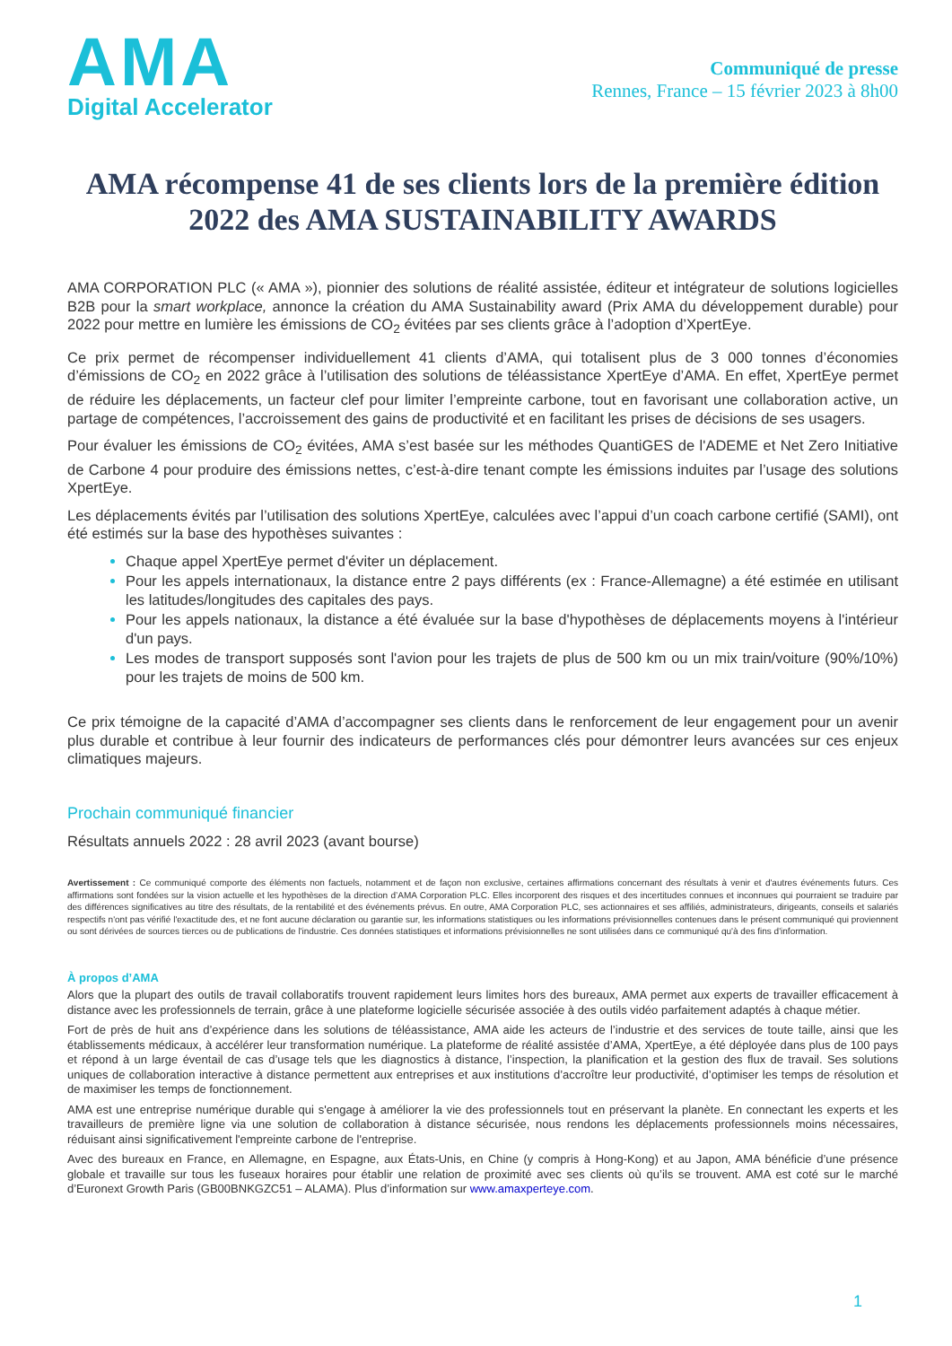AMA
Digital Accelerator
Communiqué de presse
Rennes, France – 15 février 2023 à 8h00
AMA récompense 41 de ses clients lors de la première édition 2022 des AMA SUSTAINABILITY AWARDS
AMA CORPORATION PLC (« AMA »), pionnier des solutions de réalité assistée, éditeur et intégrateur de solutions logicielles B2B pour la smart workplace, annonce la création du AMA Sustainability award (Prix AMA du développement durable) pour 2022 pour mettre en lumière les émissions de CO<sub>2</sub> évitées par ses clients grâce à l’adoption d’XpertEye.
Ce prix permet de récompenser individuellement 41 clients d’AMA, qui totalisent plus de 3 000 tonnes d’économies d’émissions de CO<sub>2</sub> en 2022 grâce à l’utilisation des solutions de téléassistance XpertEye d’AMA. En effet, XpertEye permet de réduire les déplacements, un facteur clef pour limiter l’empreinte carbone, tout en favorisant une collaboration active, un partage de compétences, l’accroissement des gains de productivité et en facilitant les prises de décisions de ses usagers.
Pour évaluer les émissions de CO<sub>2</sub> évitées, AMA s’est basée sur les méthodes QuantiGES de l'ADEME et Net Zero Initiative de Carbone 4 pour produire des émissions nettes, c’est-à-dire tenant compte les émissions induites par l’usage des solutions XpertEye.
Les déplacements évités par l’utilisation des solutions XpertEye, calculées avec l’appui d’un coach carbone certifié (SAMI), ont été estimés sur la base des hypothèses suivantes :
Chaque appel XpertEye permet d'éviter un déplacement.
Pour les appels internationaux, la distance entre 2 pays différents (ex : France-Allemagne) a été estimée en utilisant les latitudes/longitudes des capitales des pays.
Pour les appels nationaux, la distance a été évaluée sur la base d'hypothèses de déplacements moyens à l'intérieur d'un pays.
Les modes de transport supposés sont l'avion pour les trajets de plus de 500 km ou un mix train/voiture (90%/10%) pour les trajets de moins de 500 km.
Ce prix témoigne de la capacité d’AMA d’accompagner ses clients dans le renforcement de leur engagement pour un avenir plus durable et contribue à leur fournir des indicateurs de performances clés pour démontrer leurs avancées sur ces enjeux climatiques majeurs.
Prochain communiqué financier
Résultats annuels 2022 : 28 avril 2023 (avant bourse)
Avertissement : Ce communiqué comporte des éléments non factuels, notamment et de façon non exclusive, certaines affirmations concernant des résultats à venir et d'autres événements futurs. Ces affirmations sont fondées sur la vision actuelle et les hypothèses de la direction d’AMA Corporation PLC. Elles incorporent des risques et des incertitudes connues et inconnues qui pourraient se traduire par des différences significatives au titre des résultats, de la rentabilité et des événements prévus. En outre, AMA Corporation PLC, ses actionnaires et ses affiliés, administrateurs, dirigeants, conseils et salariés respectifs n'ont pas vérifié l'exactitude des, et ne font aucune déclaration ou garantie sur, les informations statistiques ou les informations prévisionnelles contenues dans le présent communiqué qui proviennent ou sont dérivées de sources tierces ou de publications de l'industrie. Ces données statistiques et informations prévisionnelles ne sont utilisées dans ce communiqué qu'à des fins d'information.
À propos d’AMA
Alors que la plupart des outils de travail collaboratifs trouvent rapidement leurs limites hors des bureaux, AMA permet aux experts de travailler efficacement à distance avec les professionnels de terrain, grâce à une plateforme logicielle sécurisée associée à des outils vidéo parfaitement adaptés à chaque métier.
Fort de près de huit ans d’expérience dans les solutions de téléassistance, AMA aide les acteurs de l’industrie et des services de toute taille, ainsi que les établissements médicaux, à accélérer leur transformation numérique. La plateforme de réalité assistée d’AMA, XpertEye, a été déployée dans plus de 100 pays et répond à un large éventail de cas d’usage tels que les diagnostics à distance, l’inspection, la planification et la gestion des flux de travail. Ses solutions uniques de collaboration interactive à distance permettent aux entreprises et aux institutions d’accroître leur productivité, d’optimiser les temps de résolution et de maximiser les temps de fonctionnement.
AMA est une entreprise numérique durable qui s'engage à améliorer la vie des professionnels tout en préservant la planète. En connectant les experts et les travailleurs de première ligne via une solution de collaboration à distance sécurisée, nous rendons les déplacements professionnels moins nécessaires, réduisant ainsi significativement l'empreinte carbone de l'entreprise.
Avec des bureaux en France, en Allemagne, en Espagne, aux États-Unis, en Chine (y compris à Hong-Kong) et au Japon, AMA bénéficie d’une présence globale et travaille sur tous les fuseaux horaires pour établir une relation de proximité avec ses clients où qu’ils se trouvent. AMA est coté sur le marché d’Euronext Growth Paris (GB00BNKGZC51 – ALAMA). Plus d’information sur www.amaxperteye.com.
1